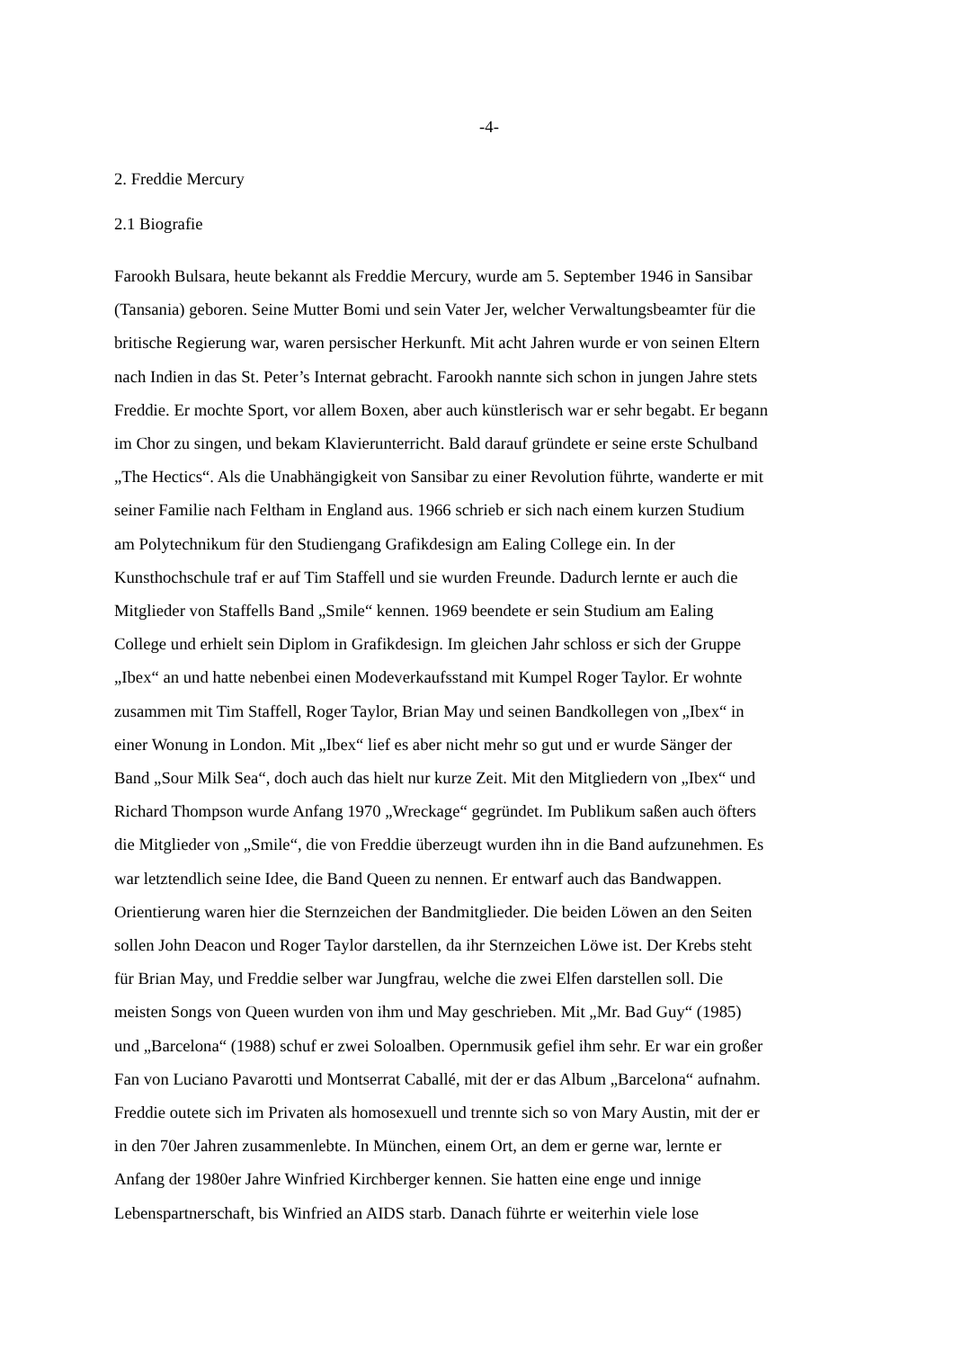-4-
2. Freddie Mercury
2.1 Biografie
Farookh Bulsara, heute bekannt als Freddie Mercury, wurde am 5. September 1946 in Sansibar
(Tansania) geboren. Seine Mutter Bomi und sein Vater Jer, welcher Verwaltungsbeamter für die
britische Regierung war, waren persischer Herkunft. Mit acht Jahren wurde er von seinen Eltern
nach Indien in das St. Peter’s Internat gebracht. Farookh nannte sich schon in jungen Jahre stets
Freddie. Er mochte Sport, vor allem Boxen, aber auch künstlerisch war er sehr begabt. Er begann
im Chor zu singen, und bekam Klavierunterricht. Bald darauf gründete er seine erste Schulband
„The Hectics“. Als die Unabhängigkeit von Sansibar zu einer Revolution führte, wanderte er mit
seiner Familie nach Feltham in England aus. 1966 schrieb er sich nach einem kurzen Studium
am Polytechnikum für den Studiengang Grafikdesign am Ealing College ein. In der
Kunsthochschule traf er auf Tim Staffell und sie wurden Freunde. Dadurch lernte er auch die
Mitglieder von Staffells Band „Smile“ kennen. 1969 beendete er sein Studium am Ealing
College und erhielt sein Diplom in Grafikdesign. Im gleichen Jahr schloss er sich der Gruppe
„Ibex“ an und hatte nebenbei einen Modeverkaufsstand mit Kumpel Roger Taylor. Er wohnte
zusammen mit Tim Staffell, Roger Taylor, Brian May und seinen Bandkollegen von „Ibex“ in
einer Wonung in London. Mit „Ibex“ lief es aber nicht mehr so gut und er wurde Sänger der
Band „Sour Milk Sea“, doch auch das hielt nur kurze Zeit. Mit den Mitgliedern von „Ibex“ und
Richard Thompson wurde Anfang 1970 „Wreckage“ gegründet. Im Publikum saßen auch öfters
die Mitglieder von „Smile“, die von Freddie überzeugt wurden ihn in die Band aufzunehmen. Es
war letztendlich seine Idee, die Band Queen zu nennen. Er entwarf auch das Bandwappen.
Orientierung waren hier die Sternzeichen der Bandmitglieder. Die beiden Löwen an den Seiten
sollen John Deacon und Roger Taylor darstellen, da ihr Sternzeichen Löwe ist. Der Krebs steht
für Brian May, und Freddie selber war Jungfrau, welche die zwei Elfen darstellen soll. Die
meisten Songs von Queen wurden von ihm und May geschrieben. Mit „Mr. Bad Guy“ (1985)
und „Barcelona“ (1988) schuf er zwei Soloalben. Opernmusik gefiel ihm sehr. Er war ein großer
Fan von Luciano Pavarotti und Montserrat Caballé, mit der er das Album „Barcelona“ aufnahm.
Freddie outete sich im Privaten als homosexuell und trennte sich so von Mary Austin, mit der er
in den 70er Jahren zusammenlebte. In München, einem Ort, an dem er gerne war, lernte er
Anfang der 1980er Jahre Winfried Kirchberger kennen. Sie hatten eine enge und innige
Lebenspartnerschaft, bis Winfried an AIDS starb. Danach führte er weiterhin viele lose